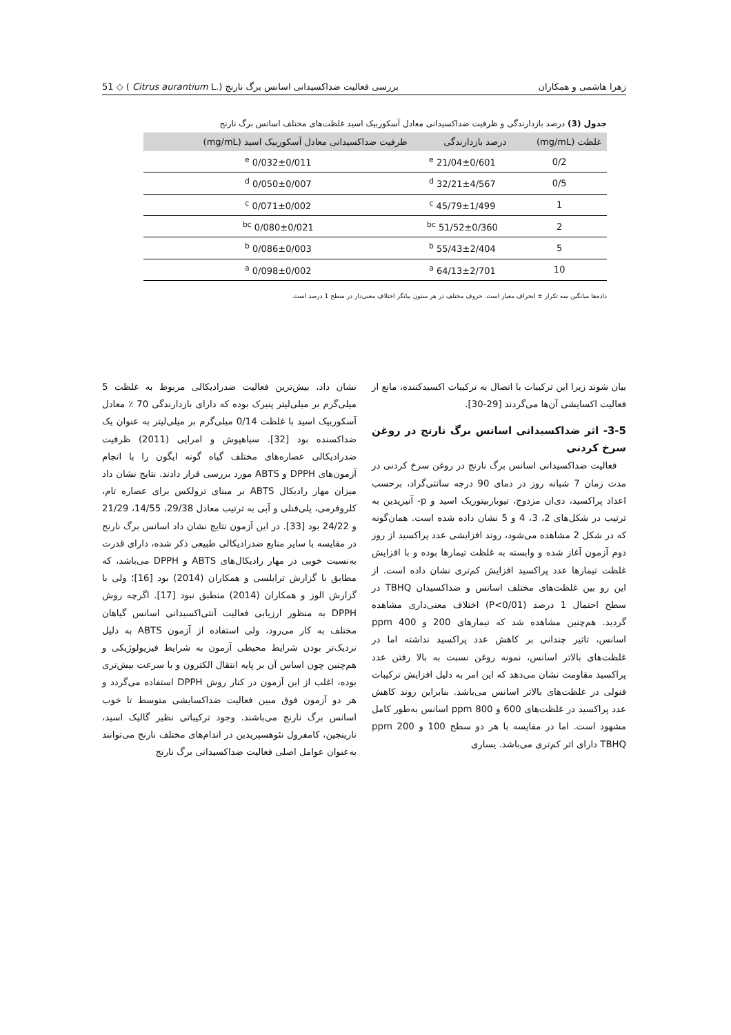51 ◇ ( Citrus aurantium L.) بررسی فعالیت ضداکسیدانی اسانس برگ نارنج زهرا هاشمی و همکاران
جدول (3) درصد بازدارندگی و ظرفیت ضداکسیدانی معادل آسکوربیک اسید غلظت‌های مختلف اسانس برگ نارنج
| غلظت (mg/mL) | درصد بازدارندگی | ظرفیت ضداکسیدانی معادل آسکوربیک اسید (mg/mL) |
| --- | --- | --- |
| 0/2 | 21/04±0/601 <sup>e</sup> | 0/032±0/011 <sup>e</sup> |
| 0/5 | 32/21±4/567 <sup>d</sup> | 0/050±0/007 <sup>d</sup> |
| 1 | 45/79±1/499 <sup>c</sup> | 0/071±0/002 <sup>c</sup> |
| 2 | 51/52±0/360 <sup>bc</sup> | 0/080±0/021 <sup>bc</sup> |
| 5 | 55/43±2/404 <sup>b</sup> | 0/086±0/003 <sup>b</sup> |
| 10 | 64/13±2/701 <sup>a</sup> | 0/098±0/002 <sup>a</sup> |
داده‌ها میانگین سه تکرار ± انحراف معیار است. حروف مختلف در هر ستون بیانگر اختلاف معنی‌دار در سطح 1 درصد است.
نشان داد، بیش‌ترین فعالیت ضدرادیکالی مربوط به غلظت 5 میلی‌گرم بر میلی‌لیتر پنیرک بوده که دارای بازدارندگی 70 ٪ معادل آسکوربیک اسید با غلظت 0/14 میلی‌گرم بر میلی‌لیتر به عنوان یک ضداکسنده بود [32]. سیاهپوش و امرایی (2011) ظرفیت ضدرادیکالی عصاره‌های مختلف گیاه گونه ایگون را با انجام آزمون‌های DPPH و ABTS مورد بررسی قرار دادند. نتایج نشان داد میزان مهار رادیکال ABTS بر مبنای ترولکس برای عصاره تام، کلروفرمی، پلی‌فنلی و آبی به ترتیب معادل 29/38، 14/55، 21/29 و 24/22 بود [33]. در این آزمون نتایج نشان داد اسانس برگ نارنج در مقایسه با سایر منابع ضدرادیکالی طبیعی ذکر شده، دارای قدرت به‌نسبت خوبی در مهار رادیکال‌های ABTS و DPPH می‌باشد، که مطابق با گزارش ترابلسی و همکاران (2014) بود [16]؛ ولی با گزارش الوز و همکاران (2014) منطبق نبود [17]. اگرچه روش DPPH به منظور ارزیابی فعالیت آنتی‌اکسیدانی اسانس گیاهان مختلف به کار می‌رود، ولی استفاده از آزمون ABTS به دلیل نزدیک‌تر بودن شرایط محیطی آزمون به شرایط فیزیولوژیکی و هم‌چنین چون اساس آن بر پایه انتقال الکترون و با سرعت بیش‌تری بوده، اغلب از این آزمون در کنار روش DPPH استفاده می‌گردد و هر دو آزمون فوق مبین فعالیت ضداکسایشی متوسط تا خوب اسانس برگ نارنج می‌باشند. وجود ترکیباتی نظیر گالیک اسید، نارینجین، کامفرول نئوهسپریدین در اندام‌های مختلف نارنج می‌توانند به‌عنوان عوامل اصلی فعالیت ضداکسیدانی برگ نارنج
بیان شوند زیرا این ترکیبات با اتصال به ترکیبات اکسیدکننده، مانع از فعالیت اکسایشی آن‌ها می‌گردند [29-30].
3-5- اثر ضداکسیدانی اسانس برگ نارنج در روغن سرخ کردنی
فعالیت ضداکسیدانی اسانس برگ نارنج در روغن سرخ کردنی در مدت زمان 7 شبانه روز در دمای 90 درجه سانتی‌گراد، برحسب اعداد پراکسید، دی‌ان مزدوج، تیوباربیتوریک اسید و p- آنیزیدین به ترتیب در شکل‌های 2، 3، 4 و 5 نشان داده شده است. همان‌گونه که در شکل 2 مشاهده می‌شود، روند افزایشی عدد پراکسید از روز دوم آزمون آغاز شده و وابسته به غلظت تیمارها بوده و با افزایش غلظت تیمارها عدد پراکسید افزایش کم‌تری نشان داده است. از این رو بین غلظت‌های مختلف اسانس و ضداکسیدان TBHQ در سطح احتمال 1 درصد (P<0/01) اختلاف معنی‌داری مشاهده گردید. هم‌چنین مشاهده شد که تیمارهای 200 و 400 ppm اسانس، تاثیر چندانی بر کاهش عدد پراکسید نداشته اما در غلظت‌های بالاتر اسانس، نمونه روغن نسبت به بالا رفتن عدد پراکسید مقاومت نشان می‌دهد که این امر به دلیل افزایش ترکیبات فنولی در غلظت‌های بالاتر اسانس می‌باشد. بنابراین روند کاهش عدد پراکسید در غلظت‌های 600 و 800 ppm اسانس به‌طور کامل مشهود است. اما در مقایسه با هر دو سطح 100 و 200 ppm TBHQ دارای اثر کم‌تری می‌باشد. یساری